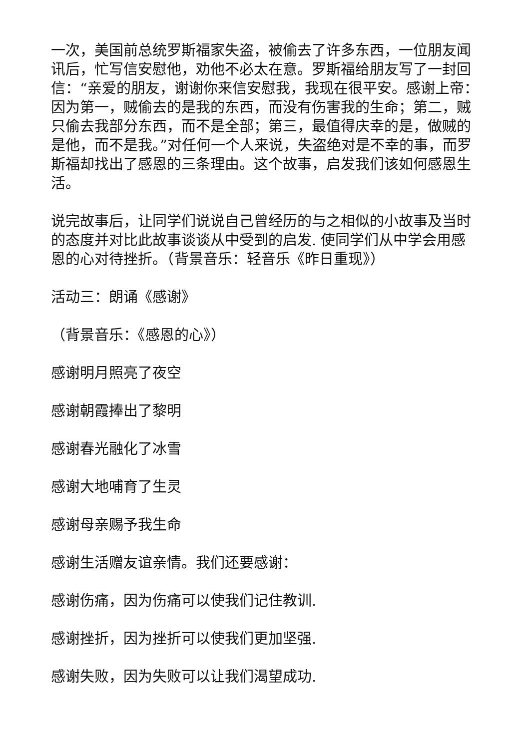一次，美国前总统罗斯福家失盗，被偷去了许多东西，一位朋友闻讯后，忙写信安慰他，劝他不必太在意。罗斯福给朋友写了一封回信：“亲爱的朋友，谢谢你来信安慰我，我现在很平安。感谢上帝：因为第一，贼偷去的是我的东西，而没有伤害我的生命；第二，贼只偷去我部分东西，而不是全部；第三，最值得庆幸的是，做贼的是他，而不是我。”对任何一个人来说，失盗绝对是不幸的事，而罗斯福却找出了感恩的三条理由。这个故事，启发我们该如何感恩生活。
说完故事后，让同学们说说自己曾经历的与之相似的小故事及当时的态度并对比此故事谈谈从中受到的启发. 使同学们从中学会用感恩的心对待挫折。（背景音乐：轻音乐《昨日重现》）
活动三：朗诵《感谢》
（背景音乐：《感恩的心》）
感谢明月照亮了夜空
感谢朝霞捧出了黎明
感谢春光融化了冰雪
感谢大地哺育了生灵
感谢母亲赐予我生命
感谢生活赠友谊亲情。我们还要感谢：
感谢伤痛，因为伤痛可以使我们记住教训.
感谢挫折，因为挫折可以使我们更加坚强.
感谢失败，因为失败可以让我们渴望成功.